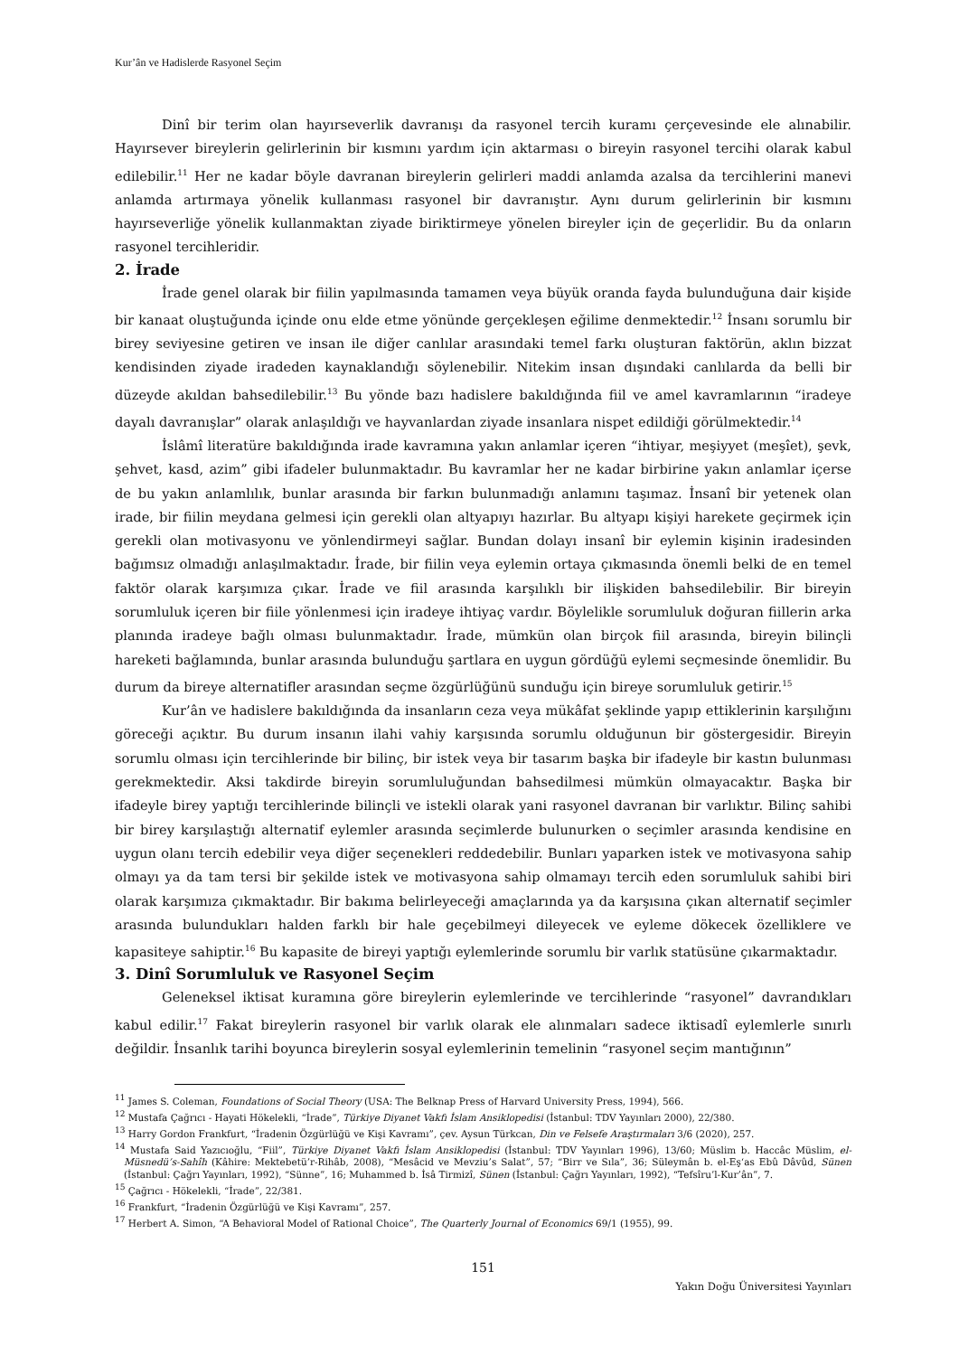Kur’ân ve Hadislerde Rasyonel Seçim
Dinî bir terim olan hayırseverlik davranışı da rasyonel tercih kuramı çerçevesinde ele alınabilir. Hayırsever bireylerin gelirlerinin bir kısmını yardım için aktarması o bireyin rasyonel tercihi olarak kabul edilebilir.<sup>11</sup> Her ne kadar böyle davranan bireylerin gelirleri maddi anlamda azalsa da tercihlerini manevi anlamda artırmaya yönelik kullanması rasyonel bir davranıştır. Aynı durum gelirlerinin bir kısmını hayırseverliğe yönelik kullanmaktan ziyade biriktirmeye yönelen bireyler için de geçerlidir. Bu da onların rasyonel tercihleridir.
2. İrade
İrade genel olarak bir fiilin yapılmasında tamamen veya büyük oranda fayda bulunduğuna dair kişide bir kanaat oluştuğunda içinde onu elde etme yönünde gerçekleşen eğilime denmektedir.<sup>12</sup> İnsanı sorumlu bir birey seviyesine getiren ve insan ile diğer canlılar arasındaki temel farkı oluşturan faktörün, aklın bizzat kendisinden ziyade iradeden kaynaklandığı söylenebilir. Nitekim insan dışındaki canlılarda da belli bir düzeyde akıldan bahsedilebilir.<sup>13</sup> Bu yönde bazı hadislere bakıldığında fiil ve amel kavramlarının “iradeye dayalı davranışlar” olarak anlaşıldığı ve hayvanlardan ziyade insanlara nispet edildiği görülmektedir.<sup>14</sup>
İslâmî literatüre bakıldığında irade kavramına yakın anlamlar içeren “ihtiyar, meşiyyet (meşîet), şevk, şehvet, kasd, azim” gibi ifadeler bulunmaktadır. Bu kavramlar her ne kadar birbirine yakın anlamlar içerse de bu yakın anlamlılık, bunlar arasında bir farkın bulunmadığı anlamını taşımaz. İnsanî bir yetenek olan irade, bir fiilin meydana gelmesi için gerekli olan altyapıyı hazırlar. Bu altyapı kişiyi harekete geçirmek için gerekli olan motivasyonu ve yönlendirmeyi sağlar. Bundan dolayı insanî bir eylemin kişinin iradesinden bağımsız olmadığı anlaşılmaktadır. İrade, bir fiilin veya eylemin ortaya çıkmasında önemli belki de en temel faktör olarak karşımıza çıkar. İrade ve fiil arasında karşılıklı bir ilişkiden bahsedilebilir. Bir bireyin sorumluluk içeren bir fiile yönlenmesi için iradeye ihtiyaç vardır. Böylelikle sorumluluk doğuran fiillerin arka planında iradeye bağlı olması bulunmaktadır. İrade, mümkün olan birçok fiil arasında, bireyin bilinçli hareketi bağlamında, bunlar arasında bulunduğu şartlara en uygun gördüğü eylemi seçmesinde önemlidir. Bu durum da bireye alternatifler arasından seçme özgürlüğünü sunduğu için bireye sorumluluk getirir.<sup>15</sup>
Kur’ân ve hadislere bakıldığında da insanların ceza veya mükâfat şeklinde yapıp ettiklerinin karşılığını göreceği açıktır. Bu durum insanın ilahi vahiy karşısında sorumlu olduğunun bir göstergesidir. Bireyin sorumlu olması için tercihlerinde bir bilinç, bir istek veya bir tasarım başka bir ifadeyle bir kastın bulunması gerekmektedir. Aksi takdirde bireyin sorumluluğundan bahsedilmesi mümkün olmayacaktır. Başka bir ifadeyle birey yaptığı tercihlerinde bilinçli ve istekli olarak yani rasyonel davranan bir varlıktır. Bilinç sahibi bir birey karşılaştığı alternatif eylemler arasında seçimlerde bulunurken o seçimler arasında kendisine en uygun olanı tercih edebilir veya diğer seçenekleri reddedebilir. Bunları yaparken istek ve motivasyona sahip olmayı ya da tam tersi bir şekilde istek ve motivasyona sahip olmamayı tercih eden sorumluluk sahibi biri olarak karşımıza çıkmaktadır. Bir bakıma belirleyeceği amaçlarında ya da karşısına çıkan alternatif seçimler arasında bulundukları halden farklı bir hale geçebilmeyi dileyecek ve eyleme dökecek özelliklere ve kapasiteye sahiptir.<sup>16</sup> Bu kapasite de bireyi yaptığı eylemlerinde sorumlu bir varlık statüsüne çıkarmaktadır.
3. Dinî Sorumluluk ve Rasyonel Seçim
Geleneksel iktisat kuramına göre bireylerin eylemlerinde ve tercihlerinde “rasyonel” davrandıkları kabul edilir.<sup>17</sup> Fakat bireylerin rasyonel bir varlık olarak ele alınmaları sadece iktisadî eylemlerle sınırlı değildir. İnsanlık tarihi boyunca bireylerin sosyal eylemlerinin temelinin “rasyonel seçim mantığının”
<sup>11</sup> James S. Coleman, Foundations of Social Theory (USA: The Belknap Press of Harvard University Press, 1994), 566.
<sup>12</sup> Mustafa Çağrıcı - Hayati Hökelekli, “İrade”, Türkiye Diyanet Vakfı İslam Ansiklopedisi (İstanbul: TDV Yayınları 2000), 22/380.
<sup>13</sup> Harry Gordon Frankfurt, “İradenin Özgürlüğü ve Kişi Kavramı”, çev. Aysun Türkcan, Din ve Felsefe Araştırmaları 3/6 (2020), 257.
<sup>14</sup> Mustafa Said Yazıcıoğlu, “Fiil”, Türkiye Diyanet Vakfı İslam Ansiklopedisi (İstanbul: TDV Yayınları 1996), 13/60; Müslim b. Haccâc Müslim, el-Müsnedü’s-Sahîh (Kâhire: Mektebetü’r-Rihâb, 2008), “Mesâcid ve Mevziu’s Salat”, 57; “Birr ve Sıla”, 36; Süleymân b. el-Eş‘as Ebû Dâvûd, Sünen (İstanbul: Çağrı Yayınları, 1992), “Sünne”, 16; Muhammed b. İsâ Tirmizî, Sünen (İstanbul: Çağrı Yayınları, 1992), “Tefsîru’l-Kur’ân”, 7.
<sup>15</sup> Çağrıcı - Hökelekli, “İrade”, 22/381.
<sup>16</sup> Frankfurt, “İradenin Özgürlüğü ve Kişi Kavramı”, 257.
<sup>17</sup> Herbert A. Simon, “A Behavioral Model of Rational Choice”, The Quarterly Journal of Economics 69/1 (1955), 99.
151
Yakın Doğu Üniversitesi Yayınları